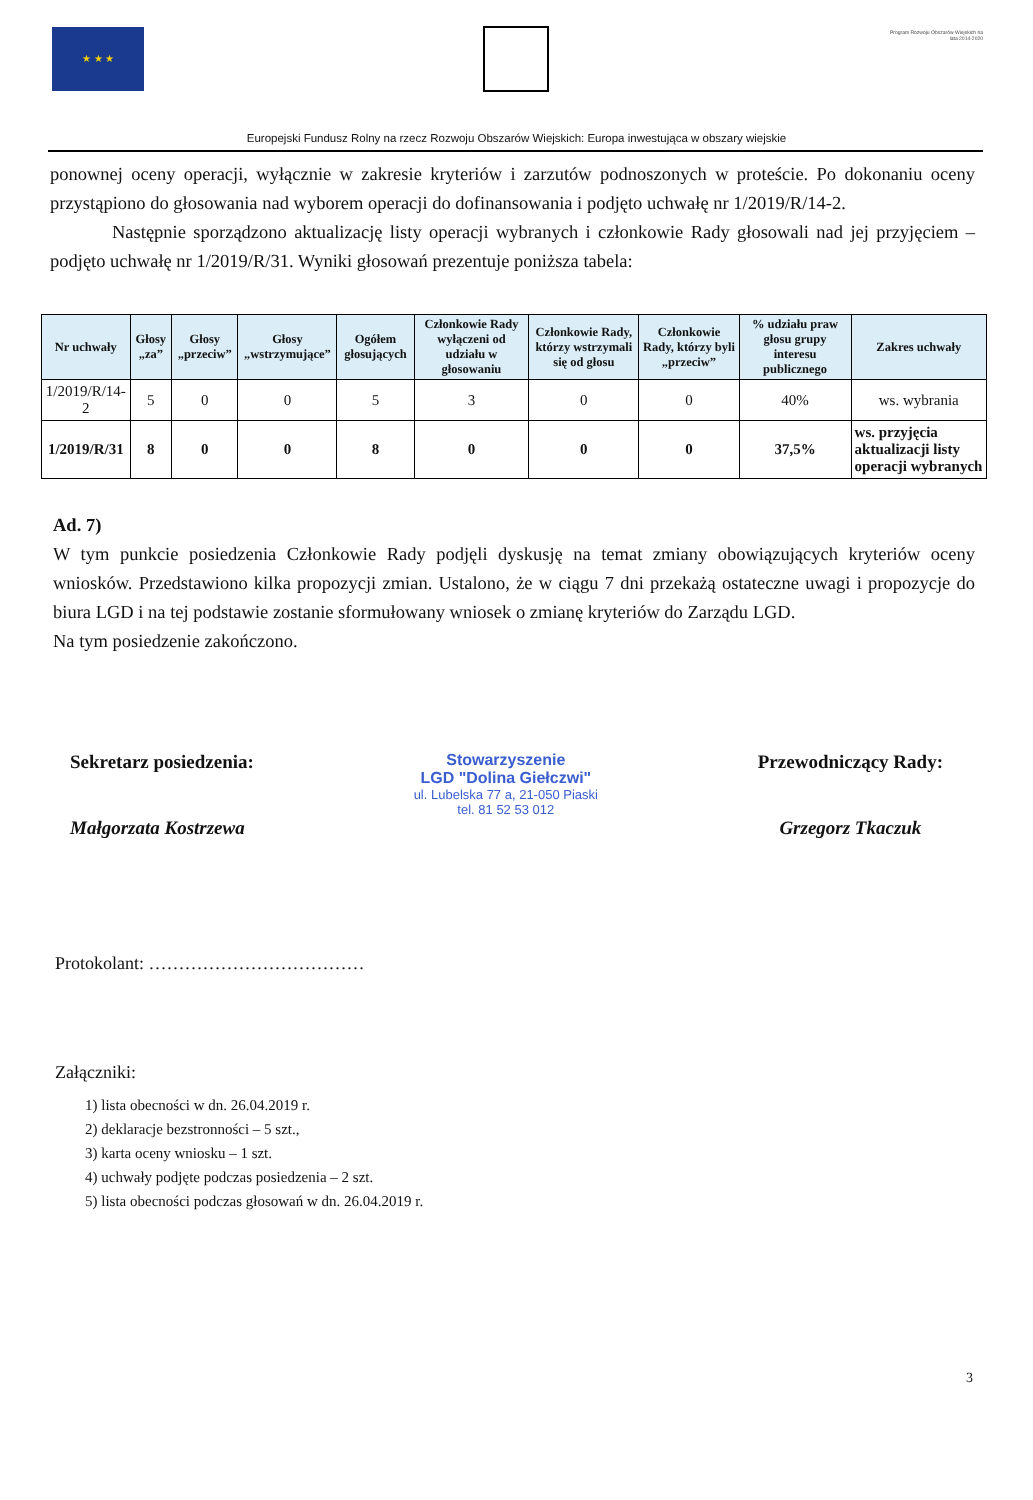★ ★ ★
Program Rozwoju Obszarów Wiejskich na lata 2014-2020
Europejski Fundusz Rolny na rzecz Rozwoju Obszarów Wiejskich: Europa inwestująca w obszary wiejskie
ponownej oceny operacji, wyłącznie w zakresie kryteriów i zarzutów podnoszonych w proteście. Po dokonaniu oceny przystąpiono do głosowania nad wyborem operacji do dofinansowania i podjęto uchwałę nr 1/2019/R/14-2.
Następnie sporządzono aktualizację listy operacji wybranych i członkowie Rady głosowali nad jej przyjęciem – podjęto uchwałę nr 1/2019/R/31. Wyniki głosowań prezentuje poniższa tabela:
| Nr uchwały | Głosy „za” | Głosy „przeciw” | Głosy „wstrzymujące” | Ogółem głosujących | Członkowie Rady wyłączeni od udziału w głosowaniu | Członkowie Rady, którzy wstrzymali się od głosu | Członkowie Rady, którzy byli „przeciw” | % udziału praw głosu grupy interesu publicznego | Zakres uchwały |
| --- | --- | --- | --- | --- | --- | --- | --- | --- | --- |
| 1/2019/R/14-2 | 5 | 0 | 0 | 5 | 3 | 0 | 0 | 40% | ws. wybrania |
| 1/2019/R/31 | 8 | 0 | 0 | 8 | 0 | 0 | 0 | 37,5% | ws. przyjęcia aktualizacji listy operacji wybranych |
Ad. 7)
W tym punkcie posiedzenia Członkowie Rady podjęli dyskusję na temat zmiany obowiązujących kryteriów oceny wniosków. Przedstawiono kilka propozycji zmian. Ustalono, że w ciągu 7 dni przekażą ostateczne uwagi i propozycje do biura LGD i na tej podstawie zostanie sformułowany wniosek o zmianę kryteriów do Zarządu LGD.
Na tym posiedzenie zakończono.
Sekretarz posiedzenia:
Małgorzata Kostrzewa
Stowarzyszenie
LGD "Dolina Giełczwi"
ul. Lubelska 77 a, 21-050 Piaski
tel. 81 52 53 012
Przewodniczący Rady:
Grzegorz Tkaczuk
Protokolant: ………………………………
Załączniki:
1) lista obecności w dn. 26.04.2019 r.
2) deklaracje bezstronności – 5 szt.,
3) karta oceny wniosku – 1 szt.
4) uchwały podjęte podczas posiedzenia – 2 szt.
5) lista obecności podczas głosowań w dn. 26.04.2019 r.
3